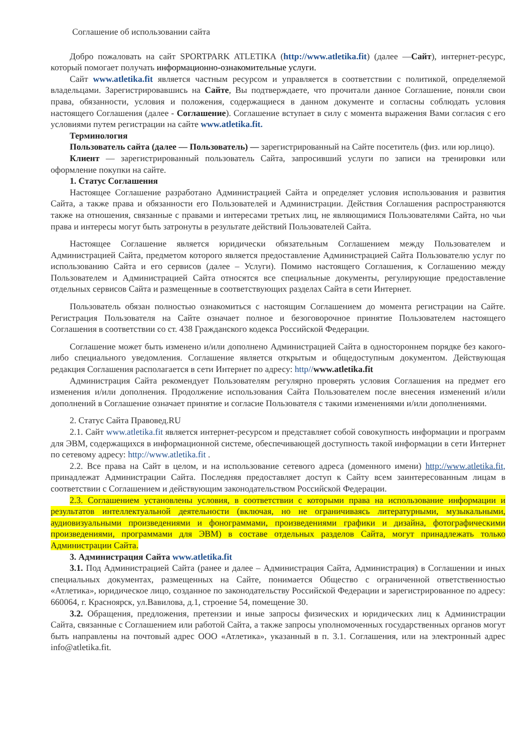Соглашение об использовании сайта
Добро пожаловать на сайт SPORTPARK ATLETIKA (http://www.atletika.fit) (далее —Сайт), интернет-ресурс, который помогает получать информационно-ознакомительные услуги.
Сайт www.atletika.fit является частным ресурсом и управляется в соответствии с политикой, определяемой владельцами. Зарегистрировавшись на Сайте, Вы подтверждаете, что прочитали данное Соглашение, поняли свои права, обязанности, условия и положения, содержащиеся в данном документе и согласны соблюдать условия настоящего Соглашения (далее - Соглашение). Соглашение вступает в силу с момента выражения Вами согласия с его условиями путем регистрации на сайте www.atletika.fit.
Терминология
Пользователь сайта (далее — Пользователь) — зарегистрированный на Сайте посетитель (физ. или юр.лицо).
Клиент — зарегистрированный пользователь Сайта, запросивший услуги по записи на тренировки или оформление покупки на сайте.
1. Статус Соглашения
Настоящее Соглашение разработано Администрацией Сайта и определяет условия использования и развития Сайта, а также права и обязанности его Пользователей и Администрации. Действия Соглашения распространяются также на отношения, связанные с правами и интересами третьих лиц, не являющимися Пользователями Сайта, но чьи права и интересы могут быть затронуты в результате действий Пользователей Сайта.
Настоящее Соглашение является юридически обязательным Соглашением между Пользователем и Администрацией Сайта, предметом которого является предоставление Администрацией Сайта Пользователю услуг по использованию Сайта и его сервисов (далее – Услуги). Помимо настоящего Соглашения, к Соглашению между Пользователем и Администрацией Сайта относятся все специальные документы, регулирующие предоставление отдельных сервисов Сайта и размещенные в соответствующих разделах Сайта в сети Интернет.
Пользователь обязан полностью ознакомиться с настоящим Соглашением до момента регистрации на Сайте. Регистрация Пользователя на Сайте означает полное и безоговорочное принятие Пользователем настоящего Соглашения в соответствии со ст. 438 Гражданского кодекса Российской Федерации.
Соглашение может быть изменено и/или дополнено Администрацией Сайта в одностороннем порядке без какого-либо специального уведомления. Соглашение является открытым и общедоступным документом. Действующая редакция Соглашения располагается в сети Интернет по адресу: http//www.atletika.fit
Администрация Сайта рекомендует Пользователям регулярно проверять условия Соглашения на предмет его изменения и/или дополнения. Продолжение использования Сайта Пользователем после внесения изменений и/или дополнений в Соглашение означает принятие и согласие Пользователя с такими изменениями и/или дополнениями.
2. Статус Сайта Правовед.RU
2.1. Сайт www.atletika.fit является интернет-ресурсом и представляет собой совокупность информации и программ для ЭВМ, содержащихся в информационной системе, обеспечивающей доступность такой информации в сети Интернет по сетевому адресу: http://www.atletika.fit .
2.2. Все права на Сайт в целом, и на использование сетевого адреса (доменного имени) http://www.atletika.fit, принадлежат Администрации Сайта. Последняя предоставляет доступ к Сайту всем заинтересованным лицам в соответствии с Соглашением и действующим законодательством Российской Федерации.
2.3. Соглашением установлены условия, в соответствии с которыми права на использование информации и результатов интеллектуальной деятельности (включая, но не ограничиваясь литературными, музыкальными, аудиовизуальными произведениями и фонограммами, произведениями графики и дизайна, фотографическими произведениями, программами для ЭВМ) в составе отдельных разделов Сайта, могут принадлежать только Администрации Сайта.
3. Администрация Сайта www.atletika.fit
3.1. Под Администрацией Сайта (ранее и далее – Администрация Сайта, Администрация) в Соглашении и иных специальных документах, размещенных на Сайте, понимается Общество с ограниченной ответственностью «Атлетика», юридическое лицо, созданное по законодательству Российской Федерации и зарегистрированное по адресу: 660064, г. Красноярск, ул.Вавилова, д.1, строение 54, помещение 30.
3.2. Обращения, предложения, претензии и иные запросы физических и юридических лиц к Администрации Сайта, связанные с Соглашением или работой Сайта, а также запросы уполномоченных государственных органов могут быть направлены на почтовый адрес ООО «Атлетика», указанный в п. 3.1. Соглашения, или на электронный адрес info@atletika.fit.